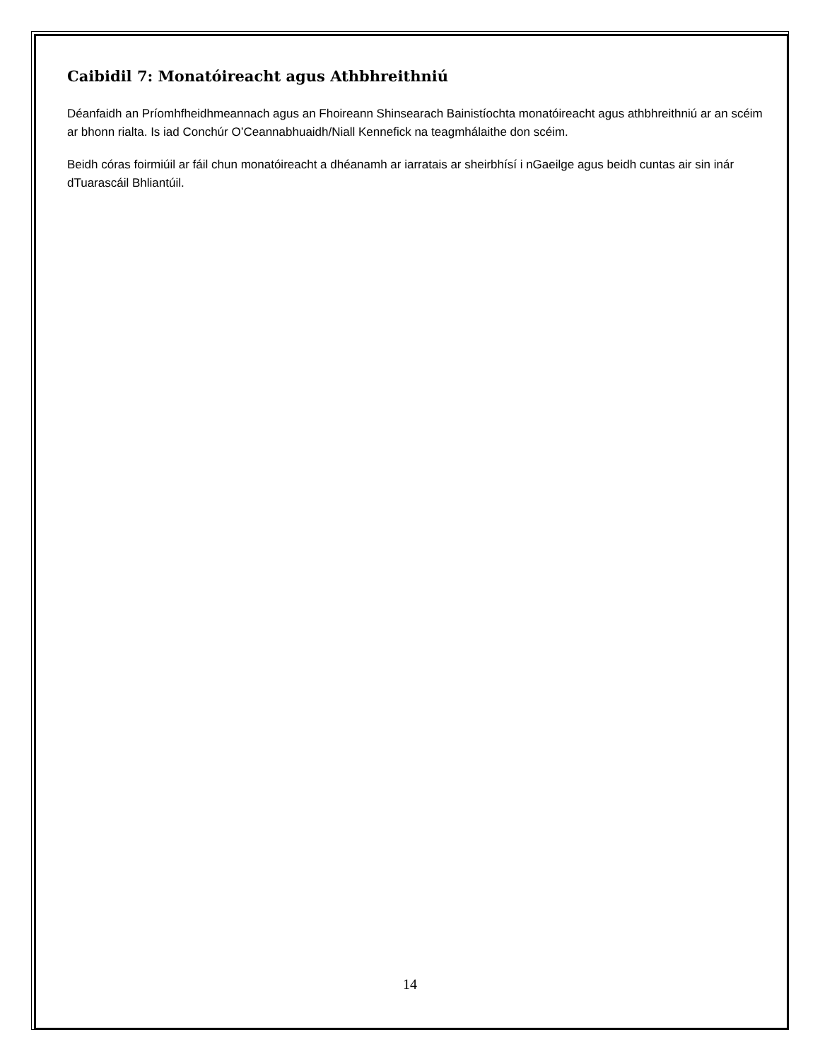Caibidil 7: Monatóireacht agus Athbhreithniú
Déanfaidh an Príomhfheidhmeannach agus an Fhoireann Shinsearach Bainistíochta monatóireacht agus athbhreithniú ar an scéim ar bhonn rialta. Is iad Conchúr O’Ceannabhuaidh/Niall Kennefick na teagmhálaithe don scéim.
Beidh córas foirmiúil ar fáil chun monatóireacht a dhéanamh ar iarratais ar sheirbhísí i nGaeilge agus beidh cuntas air sin inár dTuarascáil Bhliantúil.
14